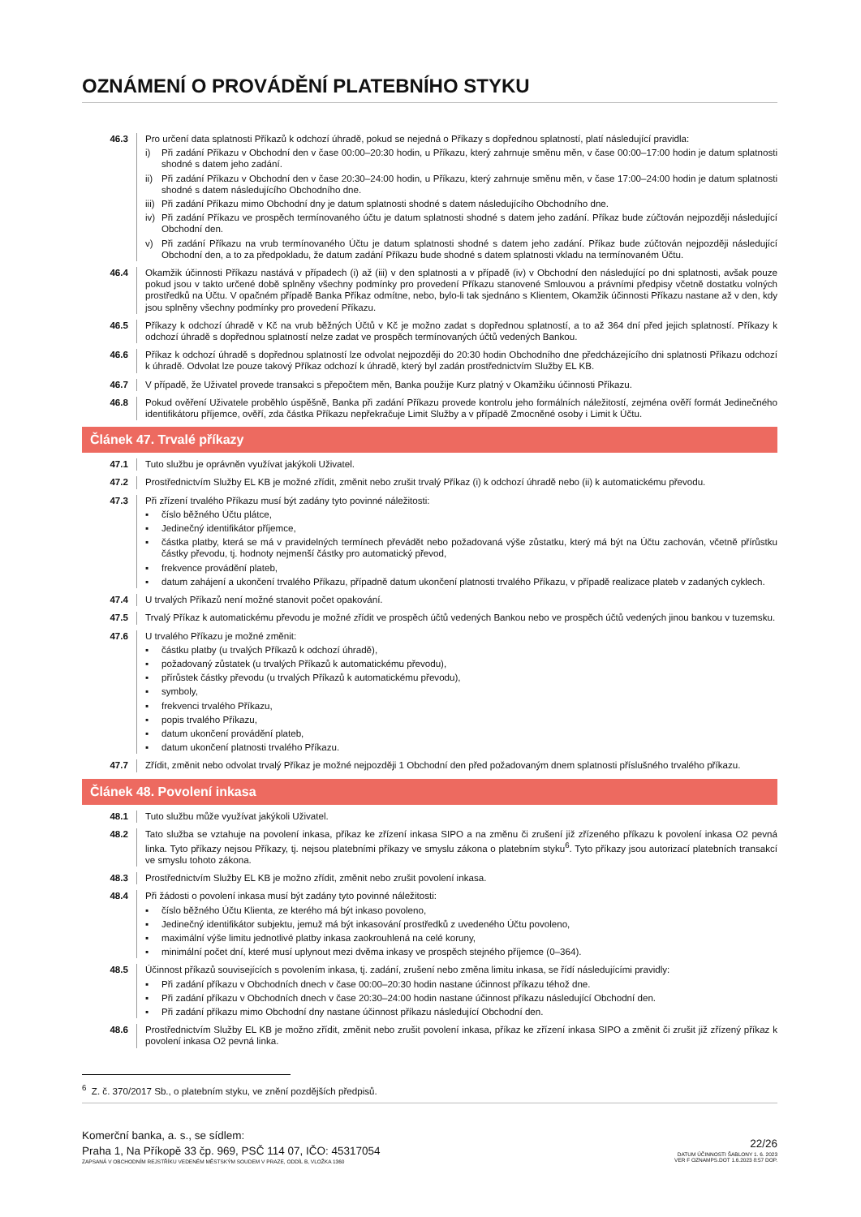OZNÁMENÍ O PROVÁDĚNÍ PLATEBNÍHO STYKU
46.3 Pro určení data splatnosti Příkazů k odchozí úhradě, pokud se nejedná o Příkazy s dopřednou splatností, platí následující pravidla:
i) Při zadání Příkazu v Obchodní den v čase 00:00–20:30 hodin, u Příkazu, který zahrnuje směnu měn, v čase 00:00–17:00 hodin je datum splatnosti shodné s datem jeho zadání.
ii) Při zadání Příkazu v Obchodní den v čase 20:30–24:00 hodin, u Příkazu, který zahrnuje směnu měn, v čase 17:00–24:00 hodin je datum splatnosti shodné s datem následujícího Obchodního dne.
iii) Při zadání Příkazu mimo Obchodní dny je datum splatnosti shodné s datem následujícího Obchodního dne.
iv) Při zadání Příkazu ve prospěch termínovaného účtu je datum splatnosti shodné s datem jeho zadání. Příkaz bude zúčtován nejpozději následující Obchodní den.
v) Při zadání Příkazu na vrub termínovaného Účtu je datum splatnosti shodné s datem jeho zadání. Příkaz bude zúčtován nejpozději následující Obchodní den, a to za předpokladu, že datum zadání Příkazu bude shodné s datem splatnosti vkladu na termínovaném Účtu.
46.4 Okamžik účinnosti Příkazu nastává v případech (i) až (iii) v den splatnosti a v případě (iv) v Obchodní den následující po dni splatnosti, avšak pouze pokud jsou v takto určené době splněny všechny podmínky pro provedení Příkazu stanovené Smlouvou a právními předpisy včetně dostatku volných prostředků na Účtu. V opačném případě Banka Příkaz odmítne, nebo, bylo-li tak sjednáno s Klientem, Okamžik účinnosti Příkazu nastane až v den, kdy jsou splněny všechny podmínky pro provedení Příkazu.
46.5 Příkazy k odchozí úhradě v Kč na vrub běžných Účtů v Kč je možno zadat s dopřednou splatností, a to až 364 dní před jejich splatností. Příkazy k odchozí úhradě s dopřednou splatností nelze zadat ve prospěch termínovaných účtů vedených Bankou.
46.6 Příkaz k odchozí úhradě s dopřednou splatností lze odvolat nejpozději do 20:30 hodin Obchodního dne předcházejícího dni splatnosti Příkazu odchozí k úhradě. Odvolat lze pouze takový Příkaz odchozí k úhradě, který byl zadán prostřednictvím Služby EL KB.
46.7 V případě, že Uživatel provede transakci s přepočtem měn, Banka použije Kurz platný v Okamžiku účinnosti Příkazu.
46.8 Pokud ověření Uživatele proběhlo úspěšně, Banka při zadání Příkazu provede kontrolu jeho formálních náležitostí, zejména ověří formát Jedinečného identifikátoru příjemce, ověří, zda částka Příkazu nepřekračuje Limit Služby a v případě Zmocněné osoby i Limit k Účtu.
Článek 47. Trvalé příkazy
47.1 Tuto službu je oprávněn využívat jakýkoli Uživatel.
47.2 Prostřednictvím Služby EL KB je možné zřídit, změnit nebo zrušit trvalý Příkaz (i) k odchozí úhradě nebo (ii) k automatickému převodu.
47.3 Při zřízení trvalého Příkazu musí být zadány tyto povinné náležitosti:
▪ číslo běžného Účtu plátce,
▪ Jedinečný identifikátor příjemce,
▪ částka platby, která se má v pravidelných termínech převádět nebo požadovaná výše zůstatku, který má být na Účtu zachován, včetně přírůstku částky převodu, tj. hodnoty nejmenší částky pro automatický převod,
▪ frekvence provádění plateb,
▪ datum zahájení a ukončení trvalého Příkazu, případně datum ukončení platnosti trvalého Příkazu, v případě realizace plateb v zadaných cyklech.
47.4 U trvalých Příkazů není možné stanovit počet opakování.
47.5 Trvalý Příkaz k automatickému převodu je možné zřídit ve prospěch účtů vedených Bankou nebo ve prospěch účtů vedených jinou bankou v tuzemsku.
47.6 U trvalého Příkazu je možné změnit:
▪ částku platby (u trvalých Příkazů k odchozí úhradě),
▪ požadovaný zůstatek (u trvalých Příkazů k automatickému převodu),
▪ přírůstek částky převodu (u trvalých Příkazů k automatickému převodu),
▪ symboly,
▪ frekvenci trvalého Příkazu,
▪ popis trvalého Příkazu,
▪ datum ukončení provádění plateb,
▪ datum ukončení platnosti trvalého Příkazu.
47.7 Zřídit, změnit nebo odvolat trvalý Příkaz je možné nejpozději 1 Obchodní den před požadovaným dnem splatnosti příslušného trvalého příkazu.
Článek 48. Povolení inkasa
48.1 Tuto službu může využívat jakýkoli Uživatel.
48.2 Tato služba se vztahuje na povolení inkasa, příkaz ke zřízení inkasa SIPO a na změnu či zrušení již zřízeného příkazu k povolení inkasa O2 pevná linka. Tyto příkazy nejsou Příkazy, tj. nejsou platebními příkazy ve smyslu zákona o platebním styku<sup>6</sup>. Tyto příkazy jsou autorizací platebních transakcí ve smyslu tohoto zákona.
48.3 Prostřednictvím Služby EL KB je možno zřídit, změnit nebo zrušit povolení inkasa.
48.4 Při žádosti o povolení inkasa musí být zadány tyto povinné náležitosti:
▪ číslo běžného Účtu Klienta, ze kterého má být inkaso povoleno,
▪ Jedinečný identifikátor subjektu, jemuž má být inkasování prostředků z uvedeného Účtu povoleno,
▪ maximální výše limitu jednotlivé platby inkasa zaokrouhlená na celé koruny,
▪ minimální počet dní, které musí uplynout mezi dvěma inkasy ve prospěch stejného příjemce (0–364).
48.5 Účinnost příkazů souvisejících s povolením inkasa, tj. zadání, zrušení nebo změna limitu inkasa, se řídí následujícími pravidly:
▪ Při zadání příkazu v Obchodních dnech v čase 00:00–20:30 hodin nastane účinnost příkazu téhož dne.
▪ Při zadání příkazu v Obchodních dnech v čase 20:30–24:00 hodin nastane účinnost příkazu následující Obchodní den.
▪ Při zadání příkazu mimo Obchodní dny nastane účinnost příkazu následující Obchodní den.
48.6 Prostřednictvím Služby EL KB je možno zřídit, změnit nebo zrušit povolení inkasa, příkaz ke zřízení inkasa SIPO a změnit či zrušit již zřízený příkaz k povolení inkasa O2 pevná linka.
<sup>6</sup> Z. č. 370/2017 Sb., o platebním styku, ve znění pozdějších předpisů.
Komerční banka, a. s., se sídlem:
Praha 1, Na Příkopě 33 čp. 969, PSČ 114 07, IČO: 45317054
ZAPSANÁ V OBCHODNÍM REJSTŘÍKU VEDENÉM MĚSTSKÝM SOUDEM V PRAZE, ODDÍL B, VLOŽKA 1360
22/26
DATUM ÚČINNOSTI ŠABLONY 1. 6. 2023
VER F OZNAMPS.DOT 1.6.2023 8:57 DOP.